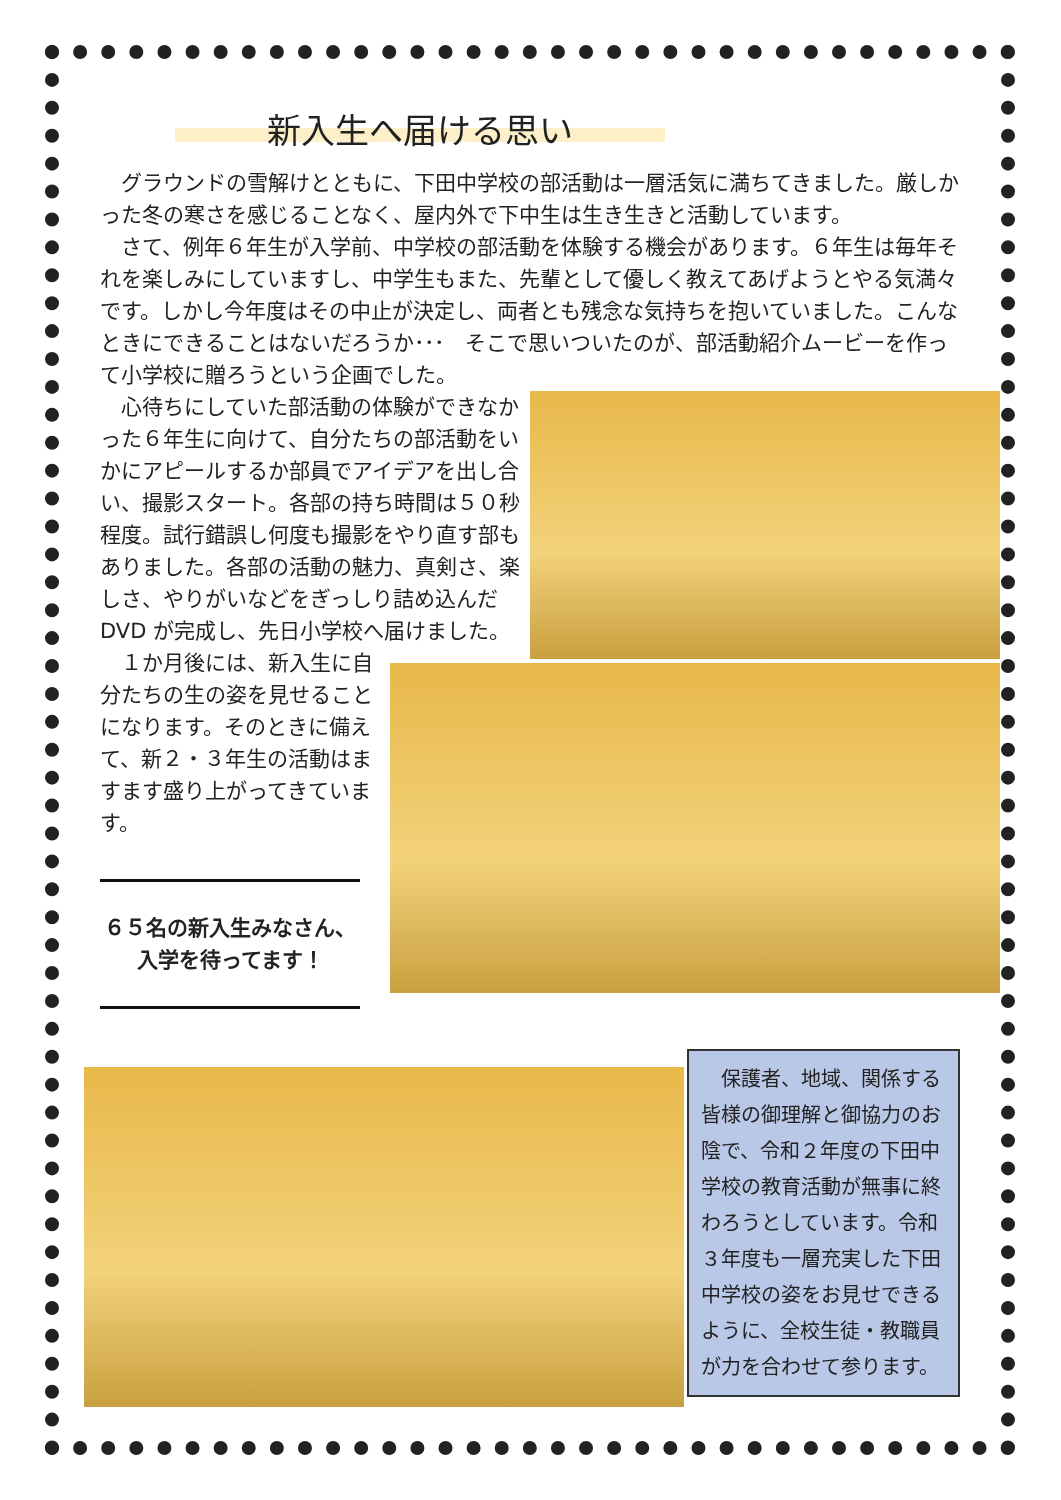新入生へ届ける思い
グラウンドの雪解けとともに、下田中学校の部活動は一層活気に満ちてきました。厳しかった冬の寒さを感じることなく、屋内外で下中生は生き生きと活動しています。
さて、例年６年生が入学前、中学校の部活動を体験する機会があります。６年生は毎年それを楽しみにしていますし、中学生もまた、先輩として優しく教えてあげようとやる気満々です。しかし今年度はその中止が決定し、両者とも残念な気持ちを抱いていました。こんなときにできることはないだろうか･･･　そこで思いついたのが、部活動紹介ムービーを作って小学校に贈ろうという企画でした。
心待ちにしていた部活動の体験ができなかった６年生に向けて、自分たちの部活動をいかにアピールするか部員でアイデアを出し合い、撮影スタート。各部の持ち時間は５０秒程度。試行錯誤し何度も撮影をやり直す部もありました。各部の活動の魅力、真剣さ、楽しさ、やりがいなどをぎっしり詰め込んだ DVD が完成し、先日小学校へ届けました。
１か月後には、新入生に自分たちの生の姿を見せることになります。そのときに備えて、新２・３年生の活動はますます盛り上がってきています。
６５名の新入生みなさん、
入学を待ってます！
保護者、地域、関係する皆様の御理解と御協力のお陰で、令和２年度の下田中学校の教育活動が無事に終わろうとしています。令和３年度も一層充実した下田中学校の姿をお見せできるように、全校生徒・教職員が力を合わせて参ります。